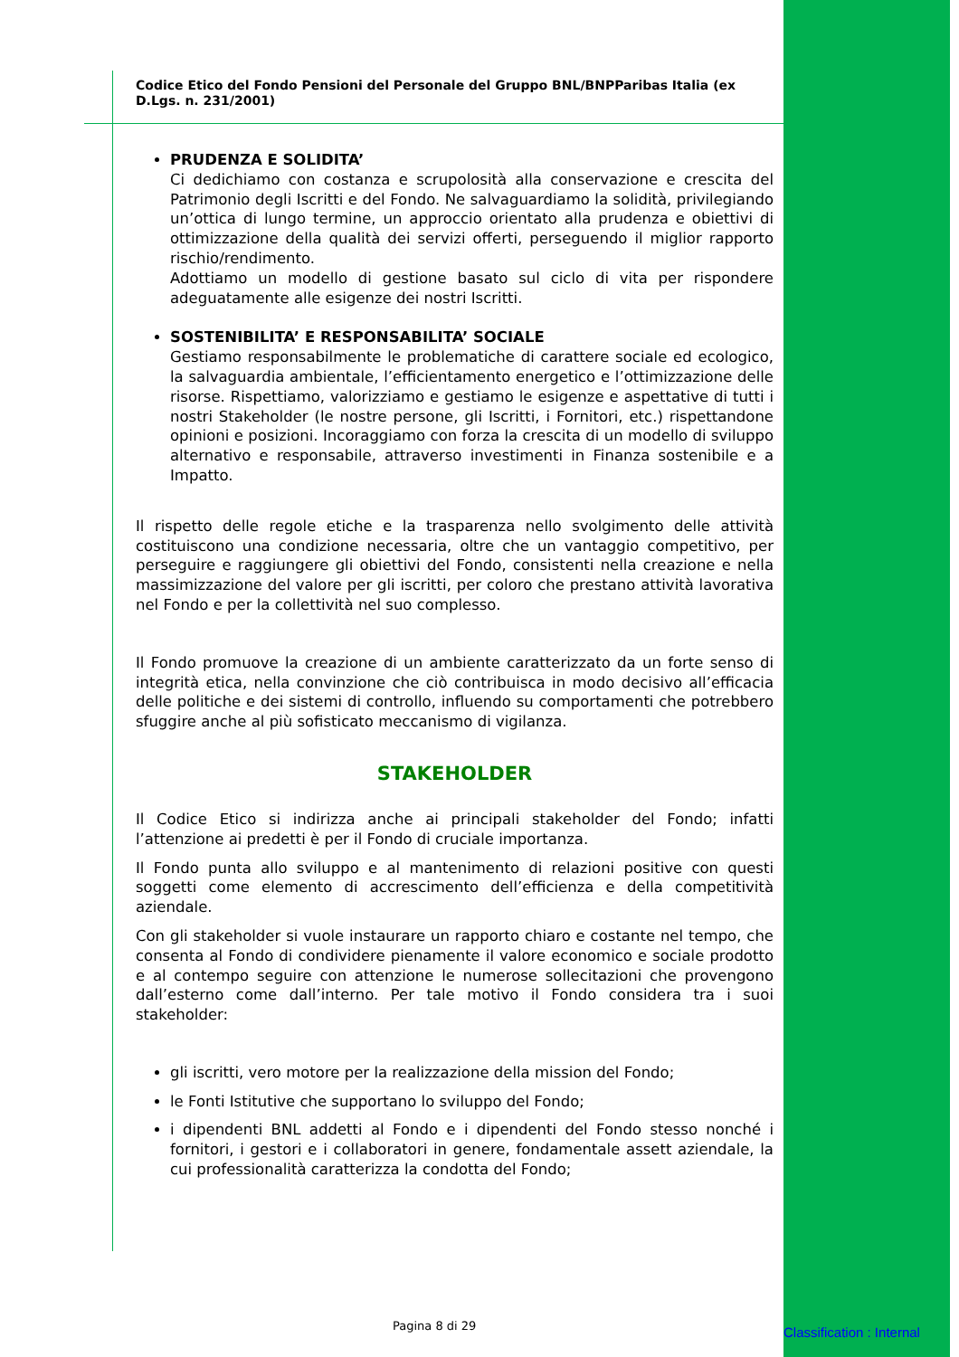Codice Etico del Fondo Pensioni del Personale del Gruppo BNL/BNPParibas Italia (ex D.Lgs. n. 231/2001)
PRUDENZA E SOLIDITA’
Ci dedichiamo con costanza e scrupolosità alla conservazione e crescita del Patrimonio degli Iscritti e del Fondo. Ne salvaguardiamo la solidità, privilegiando un’ottica di lungo termine, un approccio orientato alla prudenza e obiettivi di ottimizzazione della qualità dei servizi offerti, perseguendo il miglior rapporto rischio/rendimento.
Adottiamo un modello di gestione basato sul ciclo di vita per rispondere adeguatamente alle esigenze dei nostri Iscritti.
SOSTENIBILITA’ E RESPONSABILITA’ SOCIALE
Gestiamo responsabilmente le problematiche di carattere sociale ed ecologico, la salvaguardia ambientale, l’efficientamento energetico e l’ottimizzazione delle risorse. Rispettiamo, valorizziamo e gestiamo le esigenze e aspettative di tutti i nostri Stakeholder (le nostre persone, gli Iscritti, i Fornitori, etc.) rispettandone opinioni e posizioni. Incoraggiamo con forza la crescita di un modello di sviluppo alternativo e responsabile, attraverso investimenti in Finanza sostenibile e a Impatto.
Il rispetto delle regole etiche e la trasparenza nello svolgimento delle attività costituiscono una condizione necessaria, oltre che un vantaggio competitivo, per perseguire e raggiungere gli obiettivi del Fondo, consistenti nella creazione e nella massimizzazione del valore per gli iscritti, per coloro che prestano attività lavorativa nel Fondo e per la collettività nel suo complesso.
Il Fondo promuove la creazione di un ambiente caratterizzato da un forte senso di integrità etica, nella convinzione che ciò contribuisca in modo decisivo all’efficacia delle politiche e dei sistemi di controllo, influendo su comportamenti che potrebbero sfuggire anche al più sofisticato meccanismo di vigilanza.
STAKEHOLDER
Il Codice Etico si indirizza anche ai principali stakeholder del Fondo; infatti l’attenzione ai predetti è per il Fondo di cruciale importanza.
Il Fondo punta allo sviluppo e al mantenimento di relazioni positive con questi soggetti come elemento di accrescimento dell’efficienza e della competitività aziendale.
Con gli stakeholder si vuole instaurare un rapporto chiaro e costante nel tempo, che consenta al Fondo di condividere pienamente il valore economico e sociale prodotto e al contempo seguire con attenzione le numerose sollecitazioni che provengono dall’esterno come dall’interno. Per tale motivo il Fondo considera tra i suoi stakeholder:
gli iscritti, vero motore per la realizzazione della mission del Fondo;
le Fonti Istitutive che supportano lo sviluppo del Fondo;
i dipendenti BNL addetti al Fondo e i dipendenti del Fondo stesso nonché i fornitori, i gestori e i collaboratori in genere, fondamentale assett aziendale, la cui professionalità caratterizza la condotta del Fondo;
Pagina 8 di 29 Classification : Internal